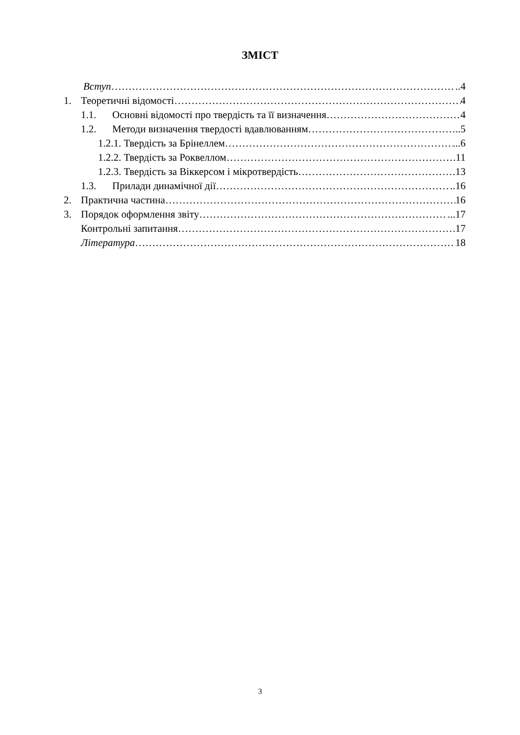ЗМІСТ
Вступ ..4
1. Теоретичні відомості 4
1.1. Основні відомості про твердість та її визначення 4
1.2. Методи визначення твердості вдавлюванням ..5
1.2.1. Твердість за Брінеллем ...6
1.2.2. Твердість за Роквеллом 11
1.2.3. Твердість за Віккерсом і мікротвердість 13
1.3. Прилади динамічної дії ..16
2. Практична частина 16
3. Порядок оформлення звіту ...17
Контрольні запитання 17
Література 18
3